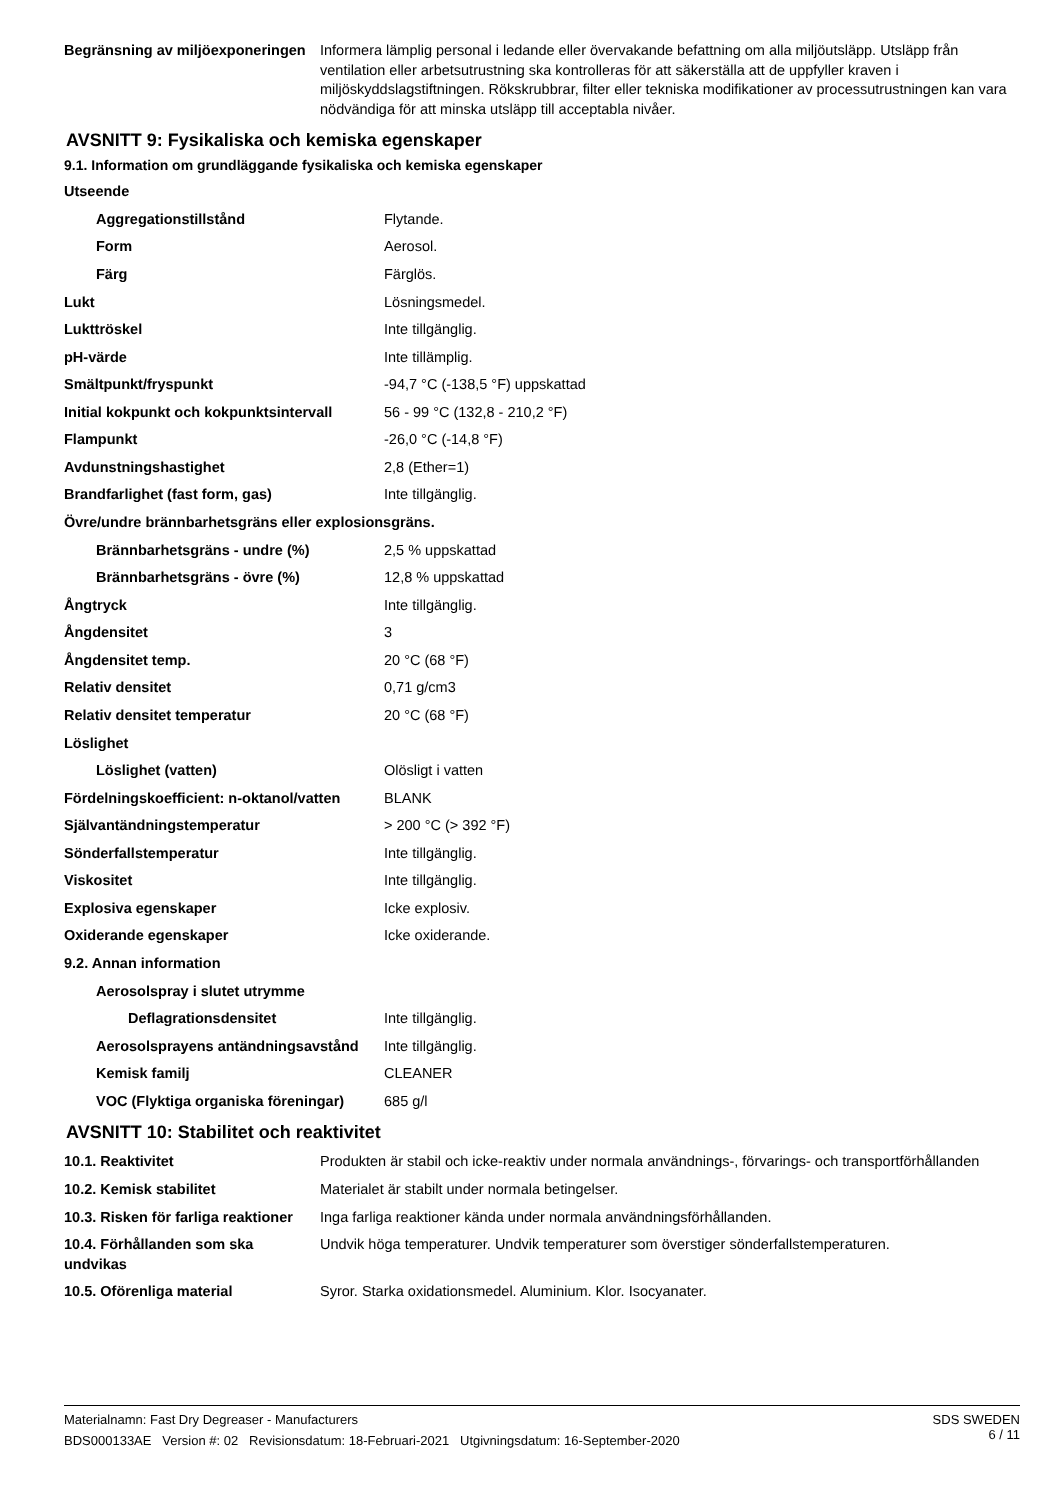| Begränsning av miljöexponeringen | Informera lämplig personal i ledande eller övervakande befattning om alla miljöutsläpp. Utsläpp från ventilation eller arbetsutrustning ska kontrolleras för att säkerställa att de uppfyller kraven i miljöskyddslagstiftningen. Rökskrubbrar, filter eller tekniska modifikationer av processutrustningen kan vara nödvändiga för att minska utsläpp till acceptabla nivåer. |
AVSNITT 9: Fysikaliska och kemiska egenskaper
9.1. Information om grundläggande fysikaliska och kemiska egenskaper
| Utseende | |
| Aggregationstillstånd | Flytande. |
| Form | Aerosol. |
| Färg | Färglös. |
| Lukt | Lösningsmedel. |
| Lukttröskel | Inte tillgänglig. |
| pH-värde | Inte tillämplig. |
| Smältpunkt/fryspunkt | -94,7 °C (-138,5 °F) uppskattad |
| Initial kokpunkt och kokpunktsintervall | 56 - 99 °C (132,8 - 210,2 °F) |
| Flampunkt | -26,0 °C (-14,8 °F) |
| Avdunstningshastighet | 2,8 (Ether=1) |
| Brandfarlighet (fast form, gas) | Inte tillgänglig. |
| Övre/undre brännbarhetsgräns eller explosionsgräns. | |
| Brännbarhetsgräns - undre (%) | 2,5 % uppskattad |
| Brännbarhetsgräns - övre (%) | 12,8 % uppskattad |
| Ångtryck | Inte tillgänglig. |
| Ångdensitet | 3 |
| Ångdensitet temp. | 20 °C (68 °F) |
| Relativ densitet | 0,71 g/cm3 |
| Relativ densitet temperatur | 20 °C (68 °F) |
| Löslighet | |
| Löslighet (vatten) | Olösligt i vatten |
| Fördelningskoefficient: n-oktanol/vatten | BLANK |
| Självantändningstemperatur | > 200 °C (> 392 °F) |
| Sönderfallstemperatur | Inte tillgänglig. |
| Viskositet | Inte tillgänglig. |
| Explosiva egenskaper | Icke explosiv. |
| Oxiderande egenskaper | Icke oxiderande. |
| 9.2. Annan information | |
| Aerosolspray i slutet utrymme | |
| Deflagrationsdensitet | Inte tillgänglig. |
| Aerosolsprayens antändningsavstånd | Inte tillgänglig. |
| Kemisk familj | CLEANER |
| VOC (Flyktiga organiska föreningar) | 685 g/l |
AVSNITT 10: Stabilitet och reaktivitet
| 10.1. Reaktivitet | Produkten är stabil och icke-reaktiv under normala användnings-, förvarings- och transportförhållanden |
| 10.2. Kemisk stabilitet | Materialet är stabilt under normala betingelser. |
| 10.3. Risken för farliga reaktioner | Inga farliga reaktioner kända under normala användningsförhållanden. |
| 10.4. Förhållanden som ska undvikas | Undvik höga temperaturer. Undvik temperaturer som överstiger sönderfallstemperaturen. |
| 10.5. Oförenliga material | Syror. Starka oxidationsmedel. Aluminium. Klor. Isocyanater. |
SDS SWEDEN
6 / 11
Materialnamn: Fast Dry Degreaser - Manufacturers
BDS000133AE Version #: 02 Revisionsdatum: 18-Februari-2021 Utgivningsdatum: 16-September-2020